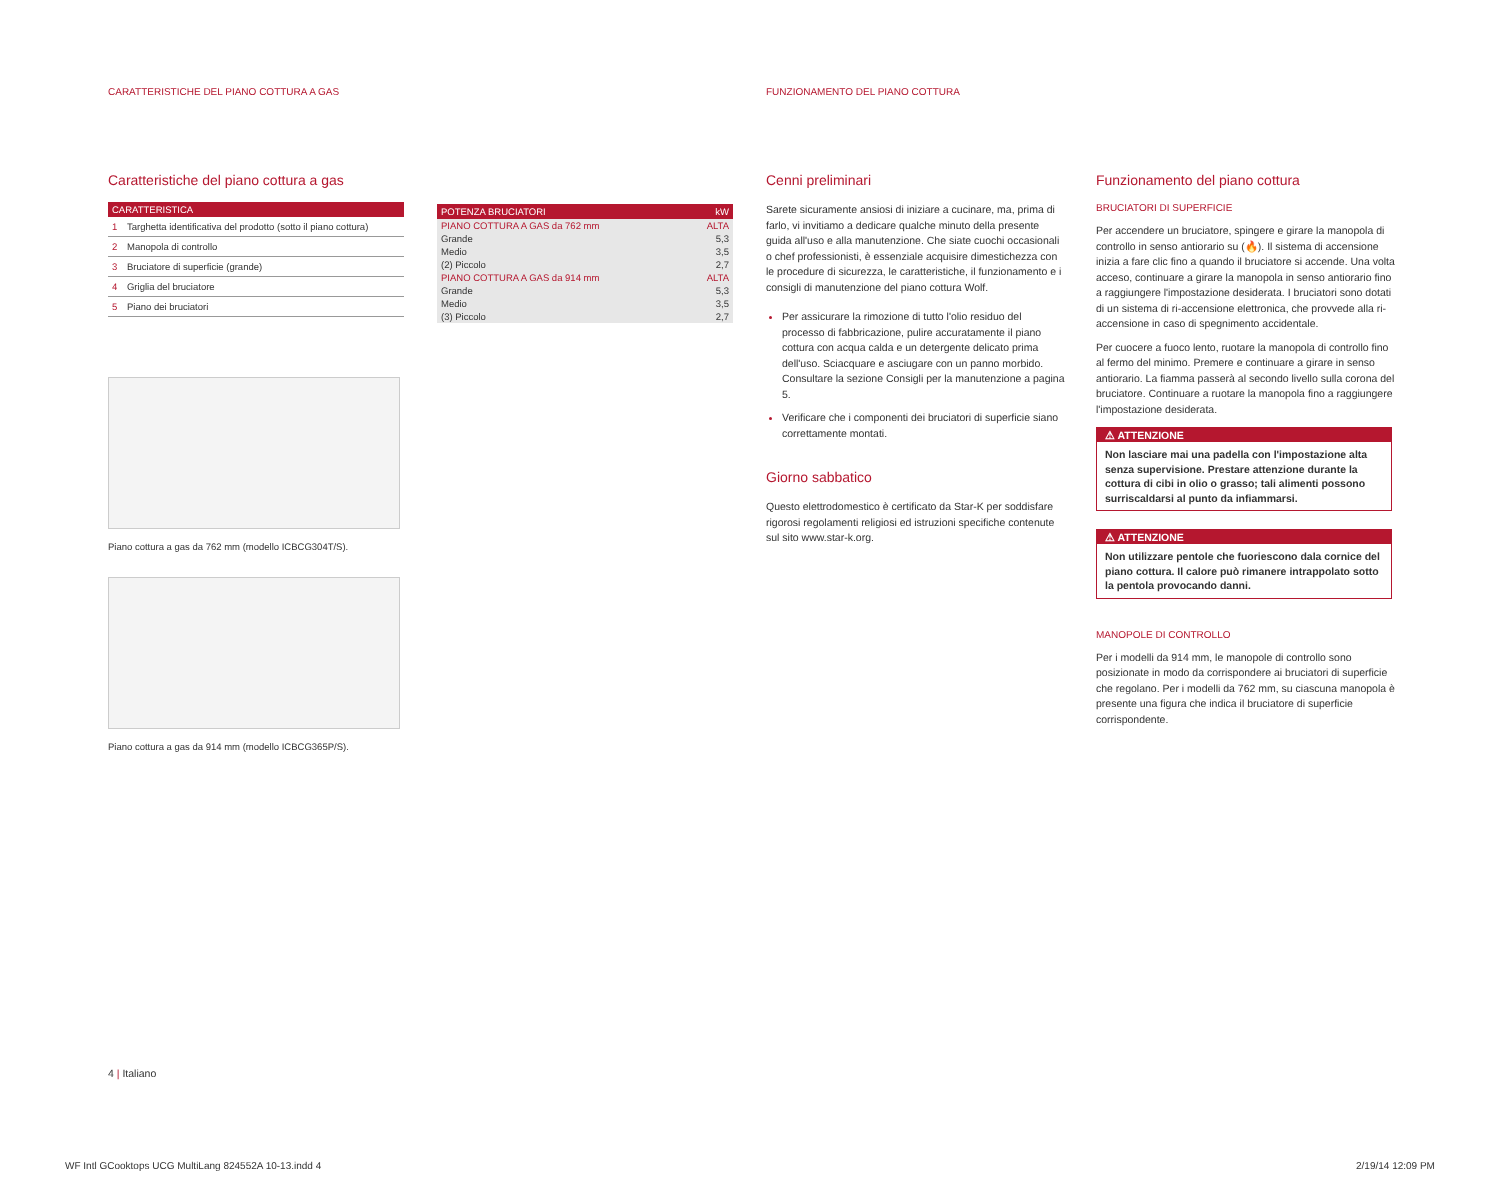CARATTERISTICHE DEL PIANO COTTURA A GAS
FUNZIONAMENTO DEL PIANO COTTURA
Caratteristiche del piano cottura a gas
| CARATTERISTICA | |
| --- | --- |
| 1 | Targhetta identificativa del prodotto (sotto il piano cottura) |
| 2 | Manopola di controllo |
| 3 | Bruciatore di superficie (grande) |
| 4 | Griglia del bruciatore |
| 5 | Piano dei bruciatori |
Piano cottura a gas da 762 mm (modello ICBCG304T/S).
Piano cottura a gas da 914 mm (modello ICBCG365P/S).
| POTENZA BRUCIATORI | kW |
| --- | --- |
| PIANO COTTURA A GAS da 762 mm | ALTA |
| Grande | 5,3 |
| Medio | 3,5 |
| (2) Piccolo | 2,7 |
| PIANO COTTURA A GAS da 914 mm | ALTA |
| Grande | 5,3 |
| Medio | 3,5 |
| (3) Piccolo | 2,7 |
Cenni preliminari
Sarete sicuramente ansiosi di iniziare a cucinare, ma, prima di farlo, vi invitiamo a dedicare qualche minuto della presente guida all'uso e alla manutenzione. Che siate cuochi occasionali o chef professionisti, è essenziale acquisire dimestichezza con le procedure di sicurezza, le caratteristiche, il funzionamento e i consigli di manutenzione del piano cottura Wolf.
Per assicurare la rimozione di tutto l'olio residuo del processo di fabbricazione, pulire accuratamente il piano cottura con acqua calda e un detergente delicato prima dell'uso. Sciacquare e asciugare con un panno morbido. Consultare la sezione Consigli per la manutenzione a pagina 5.
Verificare che i componenti dei bruciatori di superficie siano correttamente montati.
Giorno sabbatico
Questo elettrodomestico è certificato da Star-K per soddisfare rigorosi regolamenti religiosi ed istruzioni specifiche contenute sul sito www.star-k.org.
Funzionamento del piano cottura
BRUCIATORI DI SUPERFICIE
Per accendere un bruciatore, spingere e girare la manopola di controllo in senso antiorario su (🔥). Il sistema di accensione inizia a fare clic fino a quando il bruciatore si accende. Una volta acceso, continuare a girare la manopola in senso antiorario fino a raggiungere l'impostazione desiderata. I bruciatori sono dotati di un sistema di ri-accensione elettronica, che provvede alla ri-accensione in caso di spegnimento accidentale.
Per cuocere a fuoco lento, ruotare la manopola di controllo fino al fermo del minimo. Premere e continuare a girare in senso antiorario. La fiamma passerà al secondo livello sulla corona del bruciatore. Continuare a ruotare la manopola fino a raggiungere l'impostazione desiderata.
⚠ ATTENZIONE
Non lasciare mai una padella con l'impostazione alta senza supervisione. Prestare attenzione durante la cottura di cibi in olio o grasso; tali alimenti possono surriscaldarsi al punto da infiammarsi.
⚠ ATTENZIONE
Non utilizzare pentole che fuoriescono dala cornice del piano cottura. Il calore può rimanere intrappolato sotto la pentola provocando danni.
MANOPOLE DI CONTROLLO
Per i modelli da 914 mm, le manopole di controllo sono posizionate in modo da corrispondere ai bruciatori di superficie che regolano. Per i modelli da 762 mm, su ciascuna manopola è presente una figura che indica il bruciatore di superficie corrispondente.
4 | Italiano
WF Intl GCooktops UCG MultiLang 824552A 10-13.indd 4
2/19/14 12:09 PM